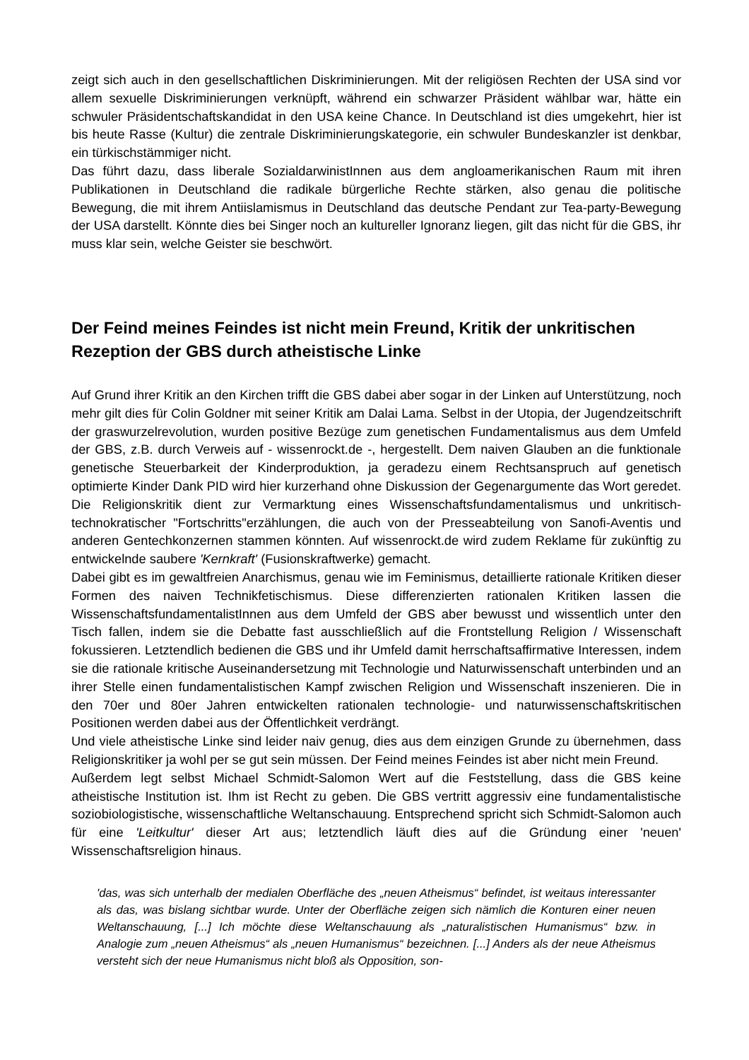zeigt sich auch in den gesellschaftlichen Diskriminierungen. Mit der religiösen Rechten der USA sind vor allem sexuelle Diskriminierungen verknüpft, während ein schwarzer Präsident wählbar war, hätte ein schwuler Präsidentschaftskandidat in den USA keine Chance. In Deutschland ist dies umgekehrt, hier ist bis heute Rasse (Kultur) die zentrale Diskriminierungskategorie, ein schwuler Bundeskanzler ist denkbar, ein türkischstämmiger nicht.
Das führt dazu, dass liberale SozialdarwinistInnen aus dem angloamerikanischen Raum mit ihren Publikationen in Deutschland die radikale bürgerliche Rechte stärken, also genau die politische Bewegung, die mit ihrem Antiislamismus in Deutschland das deutsche Pendant zur Tea-party-Bewegung der USA darstellt. Könnte dies bei Singer noch an kultureller Ignoranz liegen, gilt das nicht für die GBS, ihr muss klar sein, welche Geister sie beschwört.
Der Feind meines Feindes ist nicht mein Freund, Kritik der unkritischen Rezeption der GBS durch atheistische Linke
Auf Grund ihrer Kritik an den Kirchen trifft die GBS dabei aber sogar in der Linken auf Unterstützung, noch mehr gilt dies für Colin Goldner mit seiner Kritik am Dalai Lama. Selbst in der Utopia, der Jugendzeitschrift der graswurzelrevolution, wurden positive Bezüge zum genetischen Fundamentalismus aus dem Umfeld der GBS, z.B. durch Verweis auf - wissenrockt.de -, hergestellt. Dem naiven Glauben an die funktionale genetische Steuerbarkeit der Kinderproduktion, ja geradezu einem Rechtsanspruch auf genetisch optimierte Kinder Dank PID wird hier kurzerhand ohne Diskussion der Gegenargumente das Wort geredet. Die Religionskritik dient zur Vermarktung eines Wissenschaftsfundamentalismus und unkritisch-technokratischer "Fortschritts"erzählungen, die auch von der Presseabteilung von Sanofi-Aventis und anderen Gentechkonzernen stammen könnten. Auf wissenrockt.de wird zudem Reklame für zukünftig zu entwickelnde saubere 'Kernkraft' (Fusionskraftwerke) gemacht.
Dabei gibt es im gewaltfreien Anarchismus, genau wie im Feminismus, detaillierte rationale Kritiken dieser Formen des naiven Technikfetischismus. Diese differenzierten rationalen Kritiken lassen die WissenschaftsfundamentalistInnen aus dem Umfeld der GBS aber bewusst und wissentlich unter den Tisch fallen, indem sie die Debatte fast ausschließlich auf die Frontstellung Religion / Wissenschaft fokussieren. Letztendlich bedienen die GBS und ihr Umfeld damit herrschaftsaffirmative Interessen, indem sie die rationale kritische Auseinandersetzung mit Technologie und Naturwissenschaft unterbinden und an ihrer Stelle einen fundamentalistischen Kampf zwischen Religion und Wissenschaft inszenieren. Die in den 70er und 80er Jahren entwickelten rationalen technologie- und naturwissenschaftskritischen Positionen werden dabei aus der Öffentlichkeit verdrängt.
Und viele atheistische Linke sind leider naiv genug, dies aus dem einzigen Grunde zu übernehmen, dass Religionskritiker ja wohl per se gut sein müssen. Der Feind meines Feindes ist aber nicht mein Freund.
Außerdem legt selbst Michael Schmidt-Salomon Wert auf die Feststellung, dass die GBS keine atheistische Institution ist. Ihm ist Recht zu geben. Die GBS vertritt aggressiv eine fundamentalistische soziobiologistische, wissenschaftliche Weltanschauung. Entsprechend spricht sich Schmidt-Salomon auch für eine 'Leitkultur' dieser Art aus; letztendlich läuft dies auf die Gründung einer 'neuen' Wissenschaftsreligion hinaus.
'das, was sich unterhalb der medialen Oberfläche des „neuen Atheismus“ befindet, ist weitaus interessanter als das, was bislang sichtbar wurde. Unter der Oberfläche zeigen sich nämlich die Konturen einer neuen Weltanschauung, [...] Ich möchte diese Weltanschauung als „naturalistischen Humanismus“ bzw. in Analogie zum „neuen Atheismus“ als „neuen Humanismus“ bezeichnen. [...] Anders als der neue Atheismus versteht sich der neue Humanismus nicht bloß als Opposition, son-